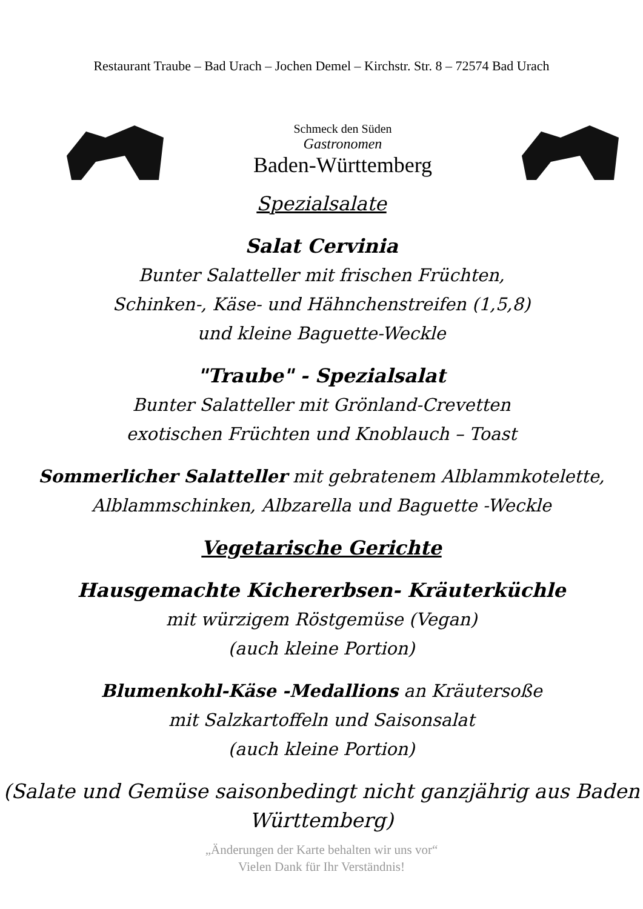Restaurant Traube – Bad Urach – Jochen Demel – Kirchstr. Str. 8 – 72574 Bad Urach
Schmeck den Süden
Gastronomen
Baden-Württemberg
Spezialsalate
Salat Cervinia
Bunter Salatteller mit frischen Früchten,
Schinken-, Käse- und Hähnchenstreifen (1,5,8)
und kleine Baguette-Weckle
"Traube" - Spezialsalat
Bunter Salatteller mit Grönland-Crevetten
exotischen Früchten und Knoblauch – Toast
Sommerlicher Salatteller mit gebratenem Alblammkotelette,
Alblammschinken, Albzarella und Baguette -Weckle
Vegetarische Gerichte
Hausgemachte Kichererbsen- Kräuterküchle
mit würzigem Röstgemüse (Vegan)
(auch kleine Portion)
Blumenkohl-Käse -Medallions an Kräutersoße
mit Salzkartoffeln und Saisonsalat
(auch kleine Portion)
(Salate und Gemüse saisonbedingt nicht ganzjährig aus Baden
Württemberg)
„Änderungen der Karte behalten wir uns vor“
Vielen Dank für Ihr Verständnis!